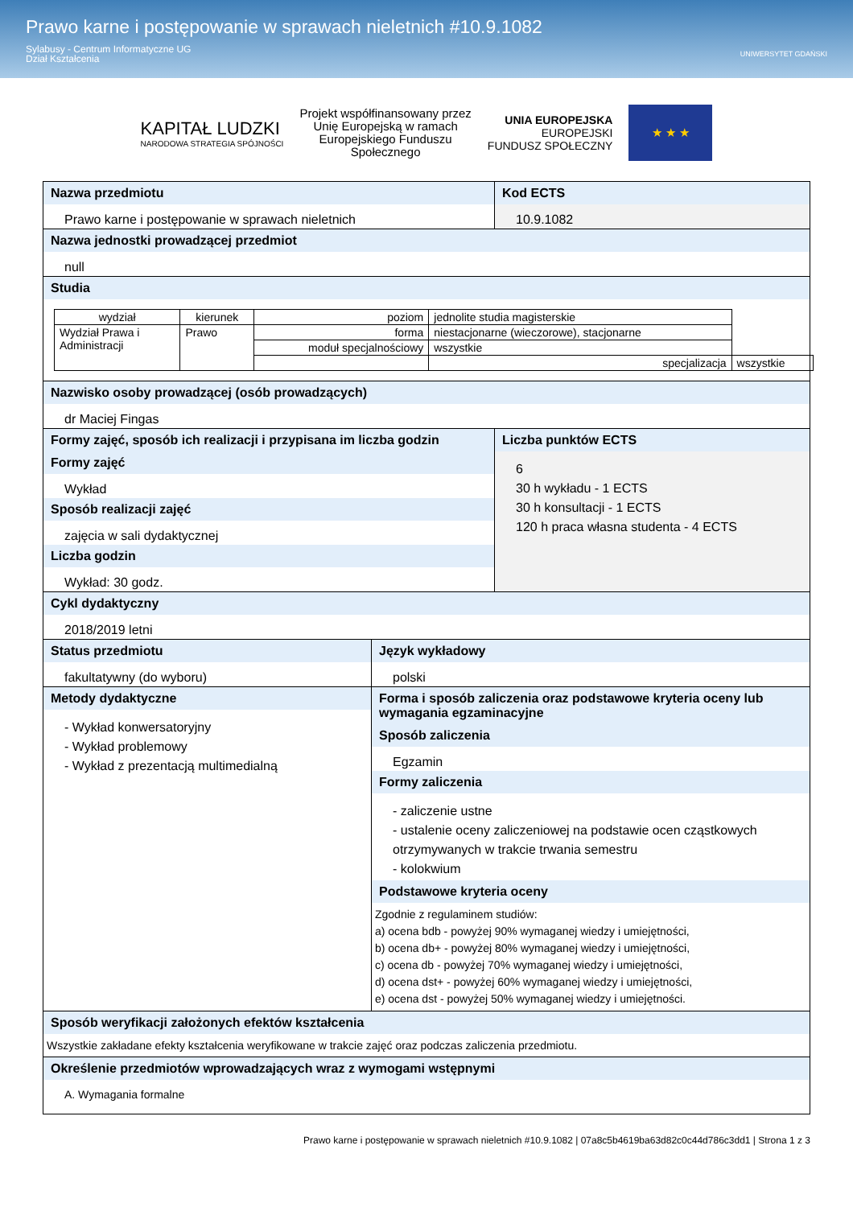Prawo karne i postępowanie w sprawach nieletnich #10.9.1082
Sylabusy - Centrum Informatyczne UG
Dział Kształcenia
UNIWERSYTET GDAŃSKI
KAPITAŁ LUDZKI
NARODOWA STRATEGIA SPÓJNOŚCI
Projekt współfinansowany przez
Unię Europejską w ramach
Europejskiego Funduszu
Społecznego
UNIA EUROPEJSKA
EUROPEJSKI
FUNDUSZ SPOŁECZNY
★ ★ ★
Nazwa przedmiotu
Prawo karne i postępowanie w sprawach nieletnich
Kod ECTS
10.9.1082
Nazwa jednostki prowadzącej przedmiot
null
Studia
| wydział | kierunek | poziom | jednolite studia magisterskie | |
| Wydział Prawa i Administracji | Prawo | forma | niestacjonarne (wieczorowe), stacjonarne | |
| | | moduł specjalnościowy | wszystkie | |
| | | | specjalizacja | wszystkie |
Nazwisko osoby prowadzącej (osób prowadzących)
dr Maciej Fingas
Formy zajęć, sposób ich realizacji i przypisana im liczba godzin
Formy zajęć
Wykład
Sposób realizacji zajęć
zajęcia w sali dydaktycznej
Liczba godzin
Wykład: 30 godz.
Liczba punktów ECTS
6
30 h wykładu - 1 ECTS
30 h konsultacji - 1 ECTS
120 h praca własna studenta - 4 ECTS
Cykl dydaktyczny
2018/2019 letni
Status przedmiotu
fakultatywny (do wyboru)
Język wykładowy
polski
Metody dydaktyczne
- Wykład konwersatoryjny
- Wykład problemowy
- Wykład z prezentacją multimedialną
Forma i sposób zaliczenia oraz podstawowe kryteria oceny lub wymagania egzaminacyjne
Sposób zaliczenia
Egzamin
Formy zaliczenia
- zaliczenie ustne
- ustalenie oceny zaliczeniowej na podstawie ocen cząstkowych otrzymywanych w trakcie trwania semestru
- kolokwium
Podstawowe kryteria oceny
Zgodnie z regulaminem studiów:
a) ocena bdb - powyżej 90% wymaganej wiedzy i umiejętności,
b) ocena db+ - powyżej 80% wymaganej wiedzy i umiejętności,
c) ocena db - powyżej 70% wymaganej wiedzy i umiejętności,
d) ocena dst+ - powyżej 60% wymaganej wiedzy i umiejętności,
e) ocena dst - powyżej 50% wymaganej wiedzy i umiejętności.
Sposób weryfikacji założonych efektów kształcenia
Wszystkie zakładane efekty kształcenia weryfikowane w trakcie zajęć oraz podczas zaliczenia przedmiotu.
Określenie przedmiotów wprowadzających wraz z wymogami wstępnymi
A. Wymagania formalne
Prawo karne i postępowanie w sprawach nieletnich #10.9.1082 | 07a8c5b4619ba63d82c0c44d786c3dd1 | Strona 1 z 3